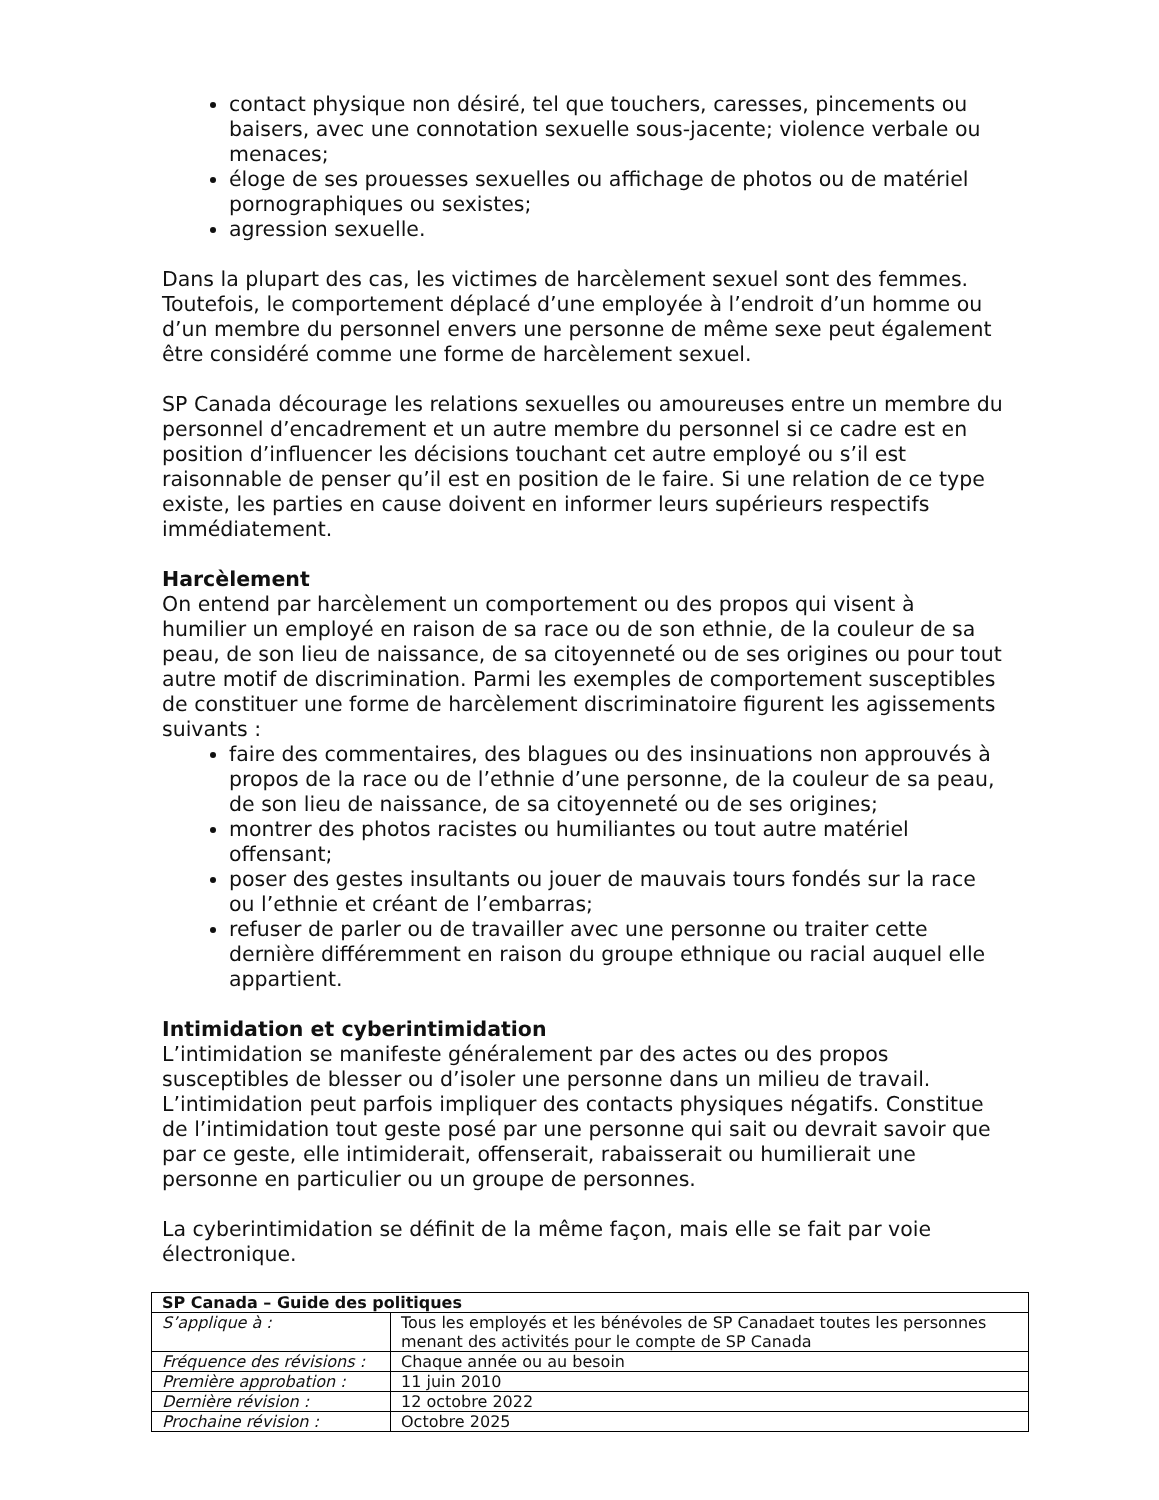contact physique non désiré, tel que touchers, caresses, pincements ou baisers, avec une connotation sexuelle sous-jacente; violence verbale ou menaces;
éloge de ses prouesses sexuelles ou affichage de photos ou de matériel pornographiques ou sexistes;
agression sexuelle.
Dans la plupart des cas, les victimes de harcèlement sexuel sont des femmes. Toutefois, le comportement déplacé d’une employée à l’endroit d’un homme ou d’un membre du personnel envers une personne de même sexe peut également être considéré comme une forme de harcèlement sexuel.
SP Canada décourage les relations sexuelles ou amoureuses entre un membre du personnel d’encadrement et un autre membre du personnel si ce cadre est en position d’influencer les décisions touchant cet autre employé ou s’il est raisonnable de penser qu’il est en position de le faire. Si une relation de ce type existe, les parties en cause doivent en informer leurs supérieurs respectifs immédiatement.
Harcèlement
On entend par harcèlement un comportement ou des propos qui visent à humilier un employé en raison de sa race ou de son ethnie, de la couleur de sa peau, de son lieu de naissance, de sa citoyenneté ou de ses origines ou pour tout autre motif de discrimination. Parmi les exemples de comportement susceptibles de constituer une forme de harcèlement discriminatoire figurent les agissements suivants :
faire des commentaires, des blagues ou des insinuations non approuvés à propos de la race ou de l’ethnie d’une personne, de la couleur de sa peau, de son lieu de naissance, de sa citoyenneté ou de ses origines;
montrer des photos racistes ou humiliantes ou tout autre matériel offensant;
poser des gestes insultants ou jouer de mauvais tours fondés sur la race ou l’ethnie et créant de l’embarras;
refuser de parler ou de travailler avec une personne ou traiter cette dernière différemment en raison du groupe ethnique ou racial auquel elle appartient.
Intimidation et cyberintimidation
L’intimidation se manifeste généralement par des actes ou des propos susceptibles de blesser ou d’isoler une personne dans un milieu de travail. L’intimidation peut parfois impliquer des contacts physiques négatifs. Constitue de l’intimidation tout geste posé par une personne qui sait ou devrait savoir que par ce geste, elle intimiderait, offenserait, rabaisserait ou humilierait une personne en particulier ou un groupe de personnes.
La cyberintimidation se définit de la même façon, mais elle se fait par voie électronique.
| SP Canada – Guide des politiques | |
| S’applique à : | Tous les employés et les bénévoles de SP Canadaet toutes les personnes menant des activités pour le compte de SP Canada |
| Fréquence des révisions : | Chaque année ou au besoin |
| Première approbation : | 11 juin 2010 |
| Dernière révision : | 12 octobre 2022 |
| Prochaine révision : | Octobre 2025 |